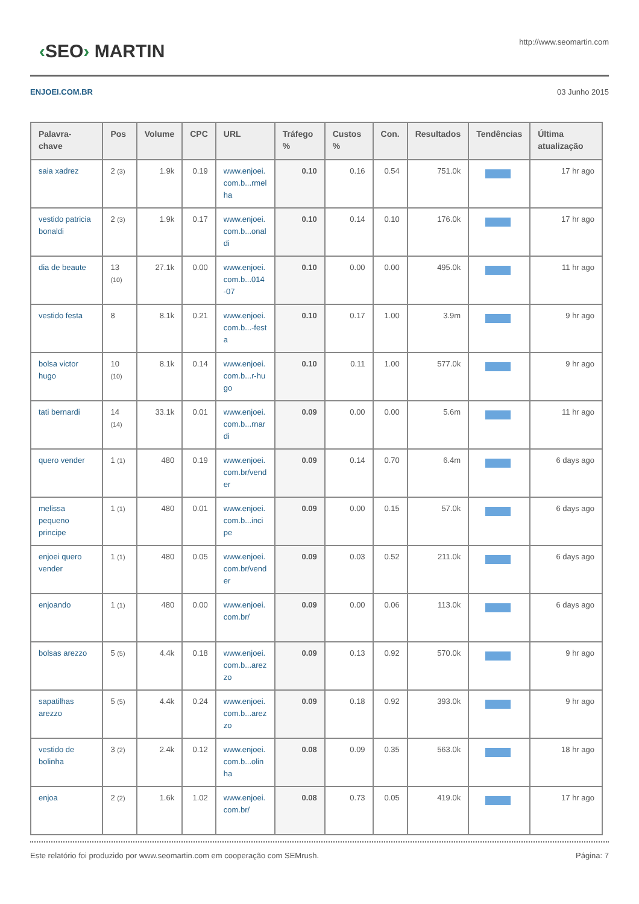‹SEO› MARTIN
http://www.seomartin.com
ENJOEI.COM.BR 03 Junho 2015
| Palavra-chave | Pos | Volume | CPC | URL | Tráfego % | Custos % | Con. | Resultados | Tendências | Última atualização |
| --- | --- | --- | --- | --- | --- | --- | --- | --- | --- | --- |
| saia xadrez | 2 (3) | 1.9k | 0.19 | www.enjoei.com.b...rmelha | 0.10 | 0.16 | 0.54 | 751.0k | | 17 hr ago |
| vestido patricia bonaldi | 2 (3) | 1.9k | 0.17 | www.enjoei.com.b...onaldi | 0.10 | 0.14 | 0.10 | 176.0k | | 17 hr ago |
| dia de beaute | 13 (10) | 27.1k | 0.00 | www.enjoei.com.b...014-07 | 0.10 | 0.00 | 0.00 | 495.0k | | 11 hr ago |
| vestido festa | 8 | 8.1k | 0.21 | www.enjoei.com.b...-festa | 0.10 | 0.17 | 1.00 | 3.9m | | 9 hr ago |
| bolsa victor hugo | 10 (10) | 8.1k | 0.14 | www.enjoei.com.b...r-hugo | 0.10 | 0.11 | 1.00 | 577.0k | | 9 hr ago |
| tati bernardi | 14 (14) | 33.1k | 0.01 | www.enjoei.com.b...rnardi | 0.09 | 0.00 | 0.00 | 5.6m | | 11 hr ago |
| quero vender | 1 (1) | 480 | 0.19 | www.enjoei.com.br/vender | 0.09 | 0.14 | 0.70 | 6.4m | | 6 days ago |
| melissa pequeno principe | 1 (1) | 480 | 0.01 | www.enjoei.com.b...incipe | 0.09 | 0.00 | 0.15 | 57.0k | | 6 days ago |
| enjoei quero vender | 1 (1) | 480 | 0.05 | www.enjoei.com.br/vender | 0.09 | 0.03 | 0.52 | 211.0k | | 6 days ago |
| enjoando | 1 (1) | 480 | 0.00 | www.enjoei.com.br/ | 0.09 | 0.00 | 0.06 | 113.0k | | 6 days ago |
| bolsas arezzo | 5 (5) | 4.4k | 0.18 | www.enjoei.com.b...arezzo | 0.09 | 0.13 | 0.92 | 570.0k | | 9 hr ago |
| sapatilhas arezzo | 5 (5) | 4.4k | 0.24 | www.enjoei.com.b...arezzo | 0.09 | 0.18 | 0.92 | 393.0k | | 9 hr ago |
| vestido de bolinha | 3 (2) | 2.4k | 0.12 | www.enjoei.com.b...olinha | 0.08 | 0.09 | 0.35 | 563.0k | | 18 hr ago |
| enjoa | 2 (2) | 1.6k | 1.02 | www.enjoei.com.br/ | 0.08 | 0.73 | 0.05 | 419.0k | | 17 hr ago |
Este relatório foi produzido por www.seomartin.com em cooperação com SEMrush. Página: 7